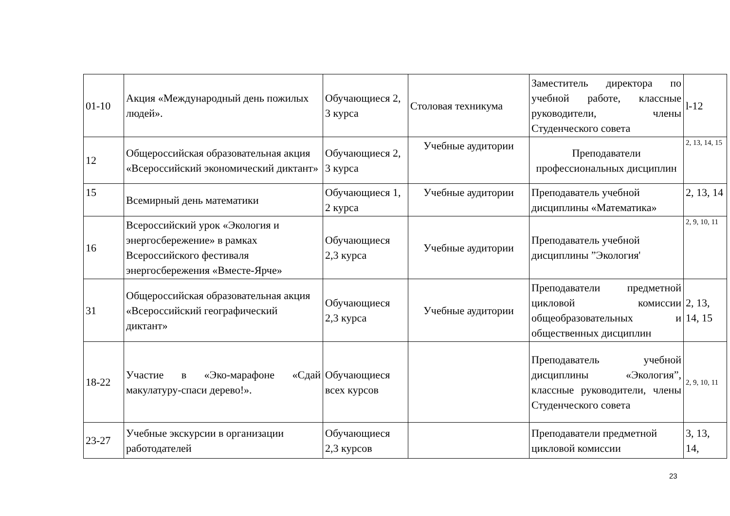| 01-10 | Акция «Международный день пожилых людей». | Обучающиеся 2, 3 курса | Столовая техникума | Заместитель директора по учебной работе, классные руководители, члены Студенческого совета | l-12 |
| 12 | Общероссийская образовательная акция «Всероссийский экономический диктант» | Обучающиеся 2, 3 курса | Учебные аудитории | Преподаватели профессиональных дисциплин | 2, 13, 14, 15 |
| 15 | Всемирный день математики | Обучающиеся 1, 2 курса | Учебные аудитории | Преподаватель учебной дисциплины «Математика» | 2, 13, 14 |
| 16 | Всероссийский урок «Экология и энергосбережение» в рамках Всероссийского фестиваля энергосбережения «Вместе-Ярче» | Обучающиеся 2,3 курса | Учебные аудитории | Преподаватель учебной дисциплины ”Экология' | 2, 9, 10, 11 |
| 31 | Общероссийская образовательная акция «Всероссийский географический диктант» | Обучающиеся 2,3 курса | Учебные аудитории | Преподаватели предметной цикловой комиссии общеобразовательных и общественных дисциплин | 2, 13, 14, 15 |
| 18-22 | Участие в «Эко-марафоне «Сдай макулатуру-спаси дерево!». | Обучающиеся всех курсов | | Преподаватель учебной дисциплины «Экология”, классные руководители, члены Студенческого совета | 2, 9, 10, 11 |
| 23-27 | Учебные экскурсии в организации работодателей | Обучающиеся 2,3 курсов | | Преподаватели предметной цикловой комиссии | 3, 13, 14, |
23